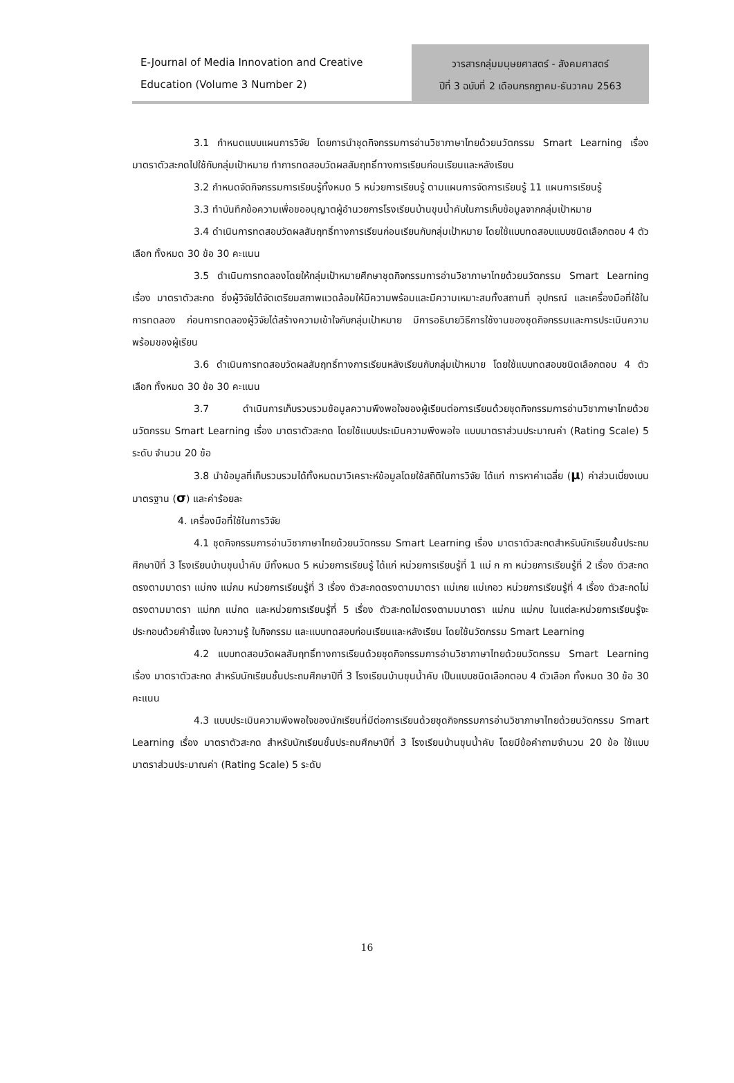E-Journal of Media Innovation and Creative Education (Volume 3 Number 2)
วารสารกลุ่มมนุษยศาสตร์ - สังคมศาสตร์
ปีที่ 3 ฉบับที่ 2 เดือนกรกฎาคม-ธันวาคม 2563
3.1 กำหนดแบบแผนการวิจัย โดยการนำชุดกิจกรรมการอ่านวิชาภาษาไทยด้วยนวัตกรรม Smart Learning เรื่อง มาตราตัวสะกดไปใช้กับกลุ่มเป้าหมาย ทำการทดสอบวัดผลสัมฤทธิ์ทางการเรียนก่อนเรียนและหลังเรียน
3.2 กำหนดจัดกิจกรรมการเรียนรู้ทั้งหมด 5 หน่วยการเรียนรู้ ตามแผนการจัดการเรียนรู้ 11 แผนการเรียนรู้
3.3 ทำบันทึกข้อความเพื่อขออนุญาตผู้อำนวยการโรงเรียนบ้านขุนน้ำคับในการเก็บข้อมูลจากกลุ่มเป้าหมาย
3.4 ดำเนินการทดสอบวัดผลสัมฤทธิ์ทางการเรียนก่อนเรียนกับกลุ่มเป้าหมาย โดยใช้แบบทดสอบแบบชนิดเลือกตอบ 4 ตัวเลือก ทั้งหมด 30 ข้อ 30 คะแนน
3.5 ดำเนินการทดลองโดยให้กลุ่มเป้าหมายศึกษาชุดกิจกรรมการอ่านวิชาภาษาไทยด้วยนวัตกรรม Smart Learning เรื่อง มาตราตัวสะกด ซึ่งผู้วิจัยได้จัดเตรียมสภาพแวดล้อมให้มีความพร้อมและมีความเหมาะสมทั้งสถานที่ อุปกรณ์ และเครื่องมือที่ใช้ในการทดลอง ก่อนการทดลองผู้วิจัยได้สร้างความเข้าใจกับกลุ่มเป้าหมาย มีการอธิบายวิธีการใช้งานของชุดกิจกรรมและการประเมินความพร้อมของผู้เรียน
3.6 ดำเนินการทดสอบวัดผลสัมฤทธิ์ทางการเรียนหลังเรียนกับกลุ่มเป้าหมาย โดยใช้แบบทดสอบชนิดเลือกตอบ 4 ตัวเลือก ทั้งหมด 30 ข้อ 30 คะแนน
3.7 ดำเนินการเก็บรวบรวมข้อมูลความพึงพอใจของผู้เรียนต่อการเรียนด้วยชุดกิจกรรมการอ่านวิชาภาษาไทยด้วยนวัตกรรม Smart Learning เรื่อง มาตราตัวสะกด โดยใช้แบบประเมินความพึงพอใจ แบบมาตราส่วนประมาณค่า (Rating Scale) 5 ระดับ จำนวน 20 ข้อ
3.8 นำข้อมูลที่เก็บรวบรวมได้ทั้งหมดมาวิเคราะห์ข้อมูลโดยใช้สถิติในการวิจัย ได้แก่ การหาค่าเฉลี่ย (μ) ค่าส่วนเบี่ยงเบนมาตรฐาน (σ) และค่าร้อยละ
4. เครื่องมือที่ใช้ในการวิจัย
4.1 ชุดกิจกรรมการอ่านวิชาภาษาไทยด้วยนวัตกรรม Smart Learning เรื่อง มาตราตัวสะกดสำหรับนักเรียนชั้นประถมศึกษาปีที่ 3 โรงเรียนบ้านขุนน้ำคับ มีทั้งหมด 5 หน่วยการเรียนรู้ ได้แก่ หน่วยการเรียนรู้ที่ 1 แม่ ก กา หน่วยการเรียนรู้ที่ 2 เรื่อง ตัวสะกดตรงตามมาตรา แม่กง แม่กม หน่วยการเรียนรู้ที่ 3 เรื่อง ตัวสะกดตรงตามมาตรา แม่เกย แม่เกอว หน่วยการเรียนรู้ที่ 4 เรื่อง ตัวสะกดไม่ตรงตามมาตรา แม่กก แม่กด และหน่วยการเรียนรู้ที่ 5 เรื่อง ตัวสะกดไม่ตรงตามมมาตรา แม่กน แม่กบ ในแต่ละหน่วยการเรียนรู้จะประกอบด้วยคำชี้แจง ใบความรู้ ใบกิจกรรม และแบบทดสอบก่อนเรียนและหลังเรียน โดยใช้นวัตกรรม Smart Learning
4.2 แบบทดสอบวัดผลสัมฤทธิ์ทางการเรียนด้วยชุดกิจกรรมการอ่านวิชาภาษาไทยด้วยนวัตกรรม Smart Learning เรื่อง มาตราตัวสะกด สำหรับนักเรียนชั้นประถมศึกษาปีที่ 3 โรงเรียนบ้านขุนน้ำคับ เป็นแบบชนิดเลือกตอบ 4 ตัวเลือก ทั้งหมด 30 ข้อ 30 คะแนน
4.3 แบบประเมินความพึงพอใจของนักเรียนที่มีต่อการเรียนด้วยชุดกิจกรรมการอ่านวิชาภาษาไทยด้วยนวัตกรรม Smart Learning เรื่อง มาตราตัวสะกด สำหรับนักเรียนชั้นประถมศึกษาปีที่ 3 โรงเรียนบ้านขุนน้ำคับ โดยมีข้อคำถามจำนวน 20 ข้อ ใช้แบบมาตราส่วนประมาณค่า (Rating Scale) 5 ระดับ
16